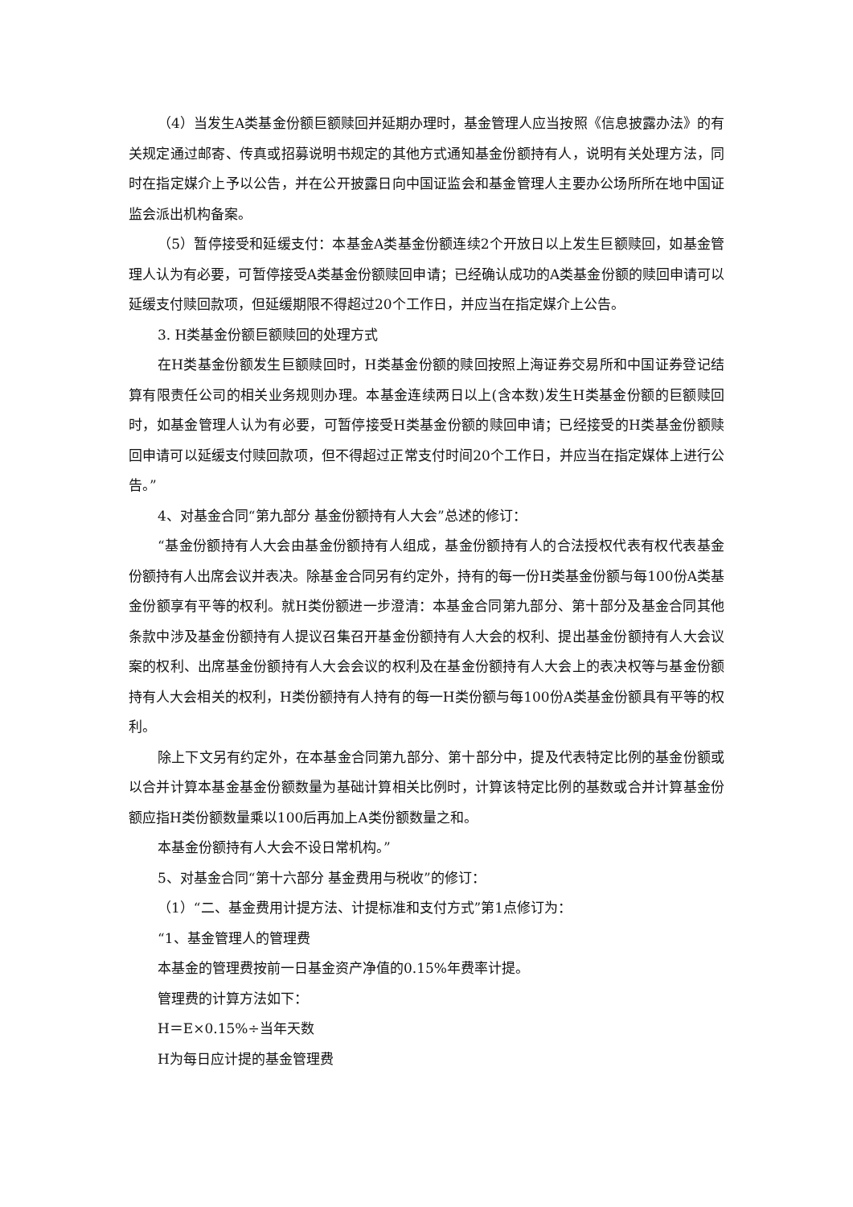（4）当发生A类基金份额巨额赎回并延期办理时，基金管理人应当按照《信息披露办法》的有关规定通过邮寄、传真或招募说明书规定的其他方式通知基金份额持有人，说明有关处理方法，同时在指定媒介上予以公告，并在公开披露日向中国证监会和基金管理人主要办公场所所在地中国证监会派出机构备案。
（5）暂停接受和延缓支付：本基金A类基金份额连续2个开放日以上发生巨额赎回，如基金管理人认为有必要，可暂停接受A类基金份额赎回申请；已经确认成功的A类基金份额的赎回申请可以延缓支付赎回款项，但延缓期限不得超过20个工作日，并应当在指定媒介上公告。
3. H类基金份额巨额赎回的处理方式
在H类基金份额发生巨额赎回时，H类基金份额的赎回按照上海证券交易所和中国证券登记结算有限责任公司的相关业务规则办理。本基金连续两日以上(含本数)发生H类基金份额的巨额赎回时，如基金管理人认为有必要，可暂停接受H类基金份额的赎回申请；已经接受的H类基金份额赎回申请可以延缓支付赎回款项，但不得超过正常支付时间20个工作日，并应当在指定媒体上进行公告。”
4、对基金合同“第九部分 基金份额持有人大会”总述的修订：
“基金份额持有人大会由基金份额持有人组成，基金份额持有人的合法授权代表有权代表基金份额持有人出席会议并表决。除基金合同另有约定外，持有的每一份H类基金份额与每100份A类基金份额享有平等的权利。就H类份额进一步澄清：本基金合同第九部分、第十部分及基金合同其他条款中涉及基金份额持有人提议召集召开基金份额持有人大会的权利、提出基金份额持有人大会议案的权利、出席基金份额持有人大会会议的权利及在基金份额持有人大会上的表决权等与基金份额持有人大会相关的权利，H类份额持有人持有的每一H类份额与每100份A类基金份额具有平等的权利。
除上下文另有约定外，在本基金合同第九部分、第十部分中，提及代表特定比例的基金份额或以合并计算本基金基金份额数量为基础计算相关比例时，计算该特定比例的基数或合并计算基金份额应指H类份额数量乘以100后再加上A类份额数量之和。
本基金份额持有人大会不设日常机构。”
5、对基金合同“第十六部分 基金费用与税收”的修订：
（1）“二、基金费用计提方法、计提标准和支付方式”第1点修订为：
“1、基金管理人的管理费
本基金的管理费按前一日基金资产净值的0.15%年费率计提。
管理费的计算方法如下：
H＝E×0.15%÷当年天数
H为每日应计提的基金管理费